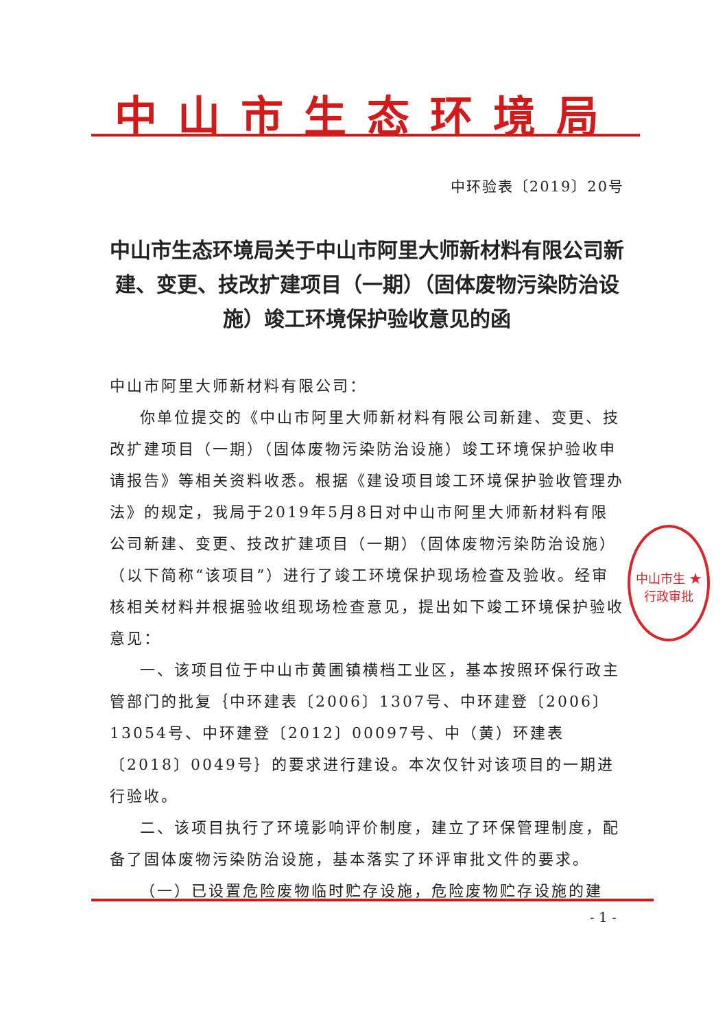中山市生态环境局
中环验表〔2019〕20号
中山市生态环境局关于中山市阿里大师新材料有限公司新建、变更、技改扩建项目（一期）（固体废物污染防治设施）竣工环境保护验收意见的函
中山市阿里大师新材料有限公司：
你单位提交的《中山市阿里大师新材料有限公司新建、变更、技改扩建项目（一期）（固体废物污染防治设施）竣工环境保护验收申请报告》等相关资料收悉。根据《建设项目竣工环境保护验收管理办法》的规定，我局于2019年5月8日对中山市阿里大师新材料有限公司新建、变更、技改扩建项目（一期）（固体废物污染防治设施）（以下简称“该项目”）进行了竣工环境保护现场检查及验收。经审核相关材料并根据验收组现场检查意见，提出如下竣工环境保护验收意见：
一、该项目位于中山市黄圃镇横档工业区，基本按照环保行政主管部门的批复｛中环建表〔2006〕1307号、中环建登〔2006〕13054号、中环建登〔2012〕00097号、中（黄）环建表〔2018〕0049号｝的要求进行建设。本次仅针对该项目的一期进行验收。
二、该项目执行了环境影响评价制度，建立了环保管理制度，配备了固体废物污染防治设施，基本落实了环评审批文件的要求。
（一）已设置危险废物临时贮存设施，危险废物贮存设施的建
中山市生 ★
行政审批
- 1 -